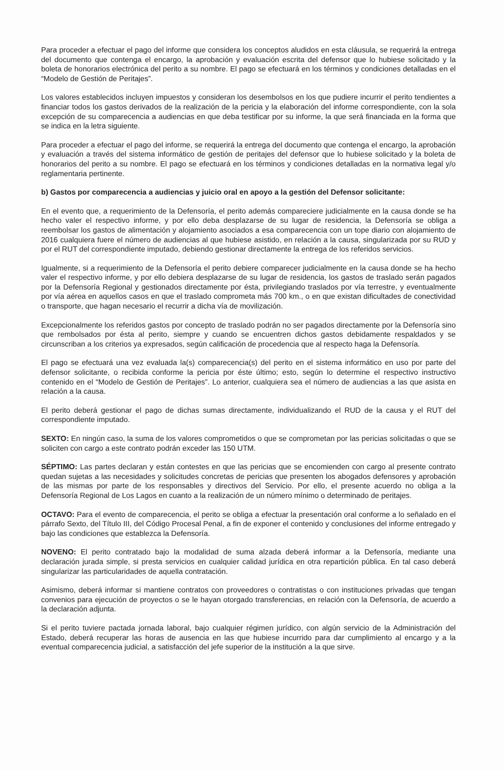Para proceder a efectuar el pago del informe que considera los conceptos aludidos en esta cláusula, se requerirá la entrega del documento que contenga el encargo, la aprobación y evaluación escrita del defensor que lo hubiese solicitado y la boleta de honorarios electrónica del perito a su nombre. El pago se efectuará en los términos y condiciones detalladas en el “Modelo de Gestión de Peritajes”.
Los valores establecidos incluyen impuestos y consideran los desembolsos en los que pudiere incurrir el perito tendientes a financiar todos los gastos derivados de la realización de la pericia y la elaboración del informe correspondiente, con la sola excepción de su comparecencia a audiencias en que deba testificar por su informe, la que será financiada en la forma que se indica en la letra siguiente.
Para proceder a efectuar el pago del informe, se requerirá la entrega del documento que contenga el encargo, la aprobación y evaluación a través del sistema informático de gestión de peritajes del defensor que lo hubiese solicitado y la boleta de honorarios del perito a su nombre. El pago se efectuará en los términos y condiciones detalladas en la normativa legal y/o reglamentaria pertinente.
b) Gastos por comparecencia a audiencias y juicio oral en apoyo a la gestión del Defensor solicitante:
En el evento que, a requerimiento de la Defensoría, el perito además compareciere judicialmente en la causa donde se ha hecho valer el respectivo informe, y por ello deba desplazarse de su lugar de residencia, la Defensoría se obliga a reembolsar los gastos de alimentación y alojamiento asociados a esa comparecencia con un tope diario con alojamiento de 2016 cualquiera fuere el número de audiencias al que hubiese asistido, en relación a la causa, singularizada por su RUD y por el RUT del correspondiente imputado, debiendo gestionar directamente la entrega de los referidos servicios.
Igualmente, si a requerimiento de la Defensoría el perito debiere comparecer judicialmente en la causa donde se ha hecho valer el respectivo informe, y por ello debiera desplazarse de su lugar de residencia, los gastos de traslado serán pagados por la Defensoría Regional y gestionados directamente por ésta, privilegiando traslados por vía terrestre, y eventualmente por vía aérea en aquellos casos en que el traslado comprometa más 700 km., o en que existan dificultades de conectividad o transporte, que hagan necesario el recurrir a dicha vía de movilización.
Excepcionalmente los referidos gastos por concepto de traslado podrán no ser pagados directamente por la Defensoría sino que rembolsados por ésta al perito, siempre y cuando se encuentren dichos gastos debidamente respaldados y se circunscriban a los criterios ya expresados, según calificación de procedencia que al respecto haga la Defensoría.
El pago se efectuará una vez evaluada la(s) comparecencia(s) del perito en el sistema informático en uso por parte del defensor solicitante, o recibida conforme la pericia por éste último; esto, según lo determine el respectivo instructivo contenido en el “Modelo de Gestión de Peritajes”. Lo anterior, cualquiera sea el número de audiencias a las que asista en relación a la causa.
El perito deberá gestionar el pago de dichas sumas directamente, individualizando el RUD de la causa y el RUT del correspondiente imputado.
SEXTO: En ningún caso, la suma de los valores comprometidos o que se comprometan por las pericias solicitadas o que se soliciten con cargo a este contrato podrán exceder las 150 UTM.
SÉPTIMO: Las partes declaran y están contestes en que las pericias que se encomienden con cargo al presente contrato quedan sujetas a las necesidades y solicitudes concretas de pericias que presenten los abogados defensores y aprobación de las mismas por parte de los responsables y directivos del Servicio. Por ello, el presente acuerdo no obliga a la Defensoría Regional de Los Lagos en cuanto a la realización de un número mínimo o determinado de peritajes.
OCTAVO: Para el evento de comparecencia, el perito se obliga a efectuar la presentación oral conforme a lo señalado en el párrafo Sexto, del Título III, del Código Procesal Penal, a fin de exponer el contenido y conclusiones del informe entregado y bajo las condiciones que establezca la Defensoría.
NOVENO: El perito contratado bajo la modalidad de suma alzada deberá informar a la Defensoría, mediante una declaración jurada simple, si presta servicios en cualquier calidad jurídica en otra repartición pública. En tal caso deberá singularizar las particularidades de aquella contratación.
Asimismo, deberá informar si mantiene contratos con proveedores o contratistas o con instituciones privadas que tengan convenios para ejecución de proyectos o se le hayan otorgado transferencias, en relación con la Defensoría, de acuerdo a la declaración adjunta.
Si el perito tuviere pactada jornada laboral, bajo cualquier régimen jurídico, con algún servicio de la Administración del Estado, deberá recuperar las horas de ausencia en las que hubiese incurrido para dar cumplimiento al encargo y a la eventual comparecencia judicial, a satisfacción del jefe superior de la institución a la que sirve.